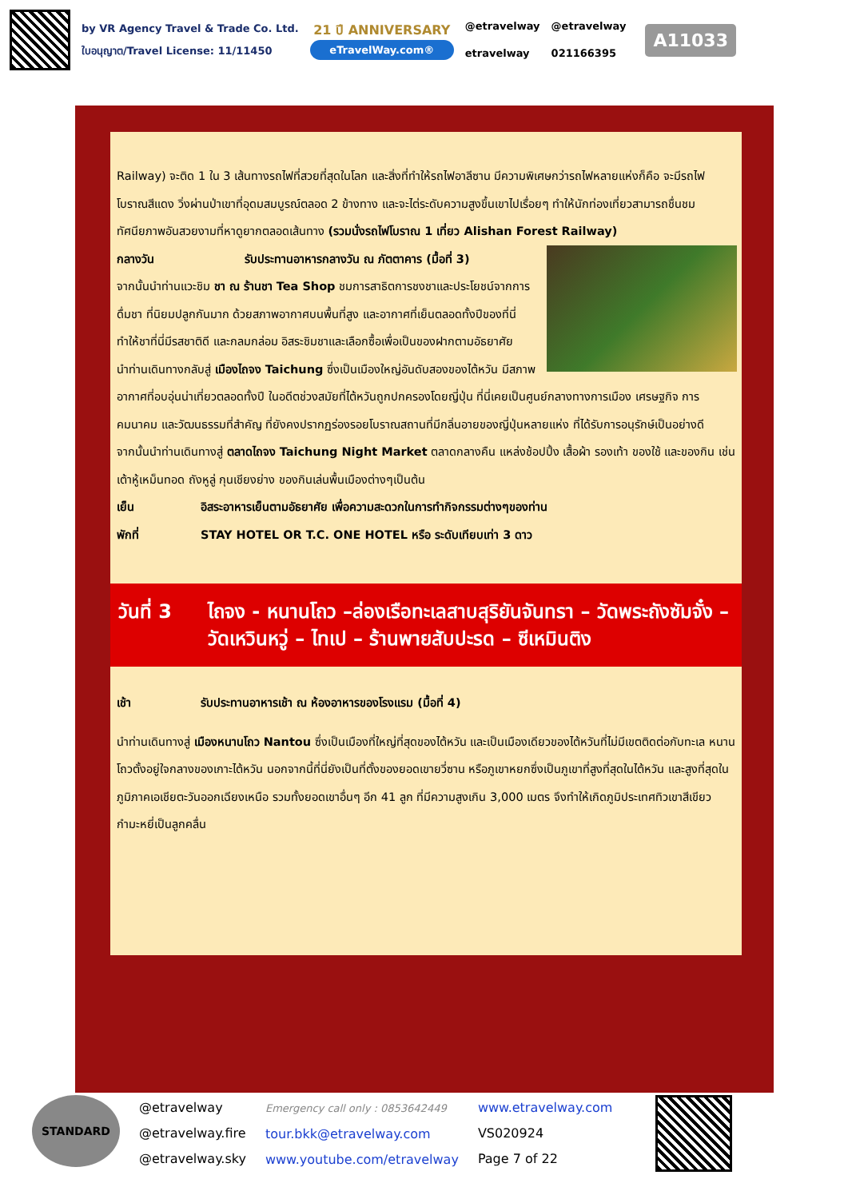by VR Agency Travel & Trade Co. Ltd.
ใบอนุญาต/Travel License: 11/11450
21 ปี ANNIVERSARY
eTravelWay.com®
@etravelway
etravelway
@etravelway
021166395
A11033
Railway) จะติด 1 ใน 3 เส้นทางรถไฟที่สวยที่สุดในโลก และสิ่งที่ทำให้รถไฟอาลีซาน มีความพิเศษกว่ารถไฟหลายแห่งก็คือ จะมีรถไฟโบราณสีแดง วิ่งผ่านป่าเขาที่อุดมสมบูรณ์ตลอด 2 ข้างทาง และจะไต่ระดับความสูงขึ้นเขาไปเรื่อยๆ ทำให้นักท่องเที่ยวสามารถชื่นชมทัศนียภาพอันสวยงามที่หาดูยากตลอดเส้นทาง (รวมนั่งรถไฟโบราณ 1 เที่ยว Alishan Forest Railway)
กลางวัน รับประทานอาหารกลางวัน ณ ภัตตาคาร (มื้อที่ 3)
จากนั้นนำท่านแวะชิม ชา ณ ร้านชา Tea Shop ชมการสาธิตการชงชาและประโยชน์จากการดื่มชา ที่นิยมปลูกกันมาก ด้วยสภาพอากาศบนพื้นที่สูง และอากาศที่เย็นตลอดทั้งปีของที่นี่ ทำให้ชาที่นี่มีรสชาติดี และกลมกล่อม อิสระชิมชาและเลือกซื้อเพื่อเป็นของฝากตามอัธยาศัย
นำท่านเดินทางกลับสู่ เมืองไถจง Taichung ซึ่งเป็นเมืองใหญ่อันดับสองของไต้หวัน มีสภาพอากาศที่อบอุ่นน่าเที่ยวตลอดทั้งปี ในอดีตช่วงสมัยที่ไต้หวันถูกปกครองโดยญี่ปุ่น ที่นี่เคยเป็นศูนย์กลางทางการเมือง เศรษฐกิจ การคมนาคม และวัฒนธรรมที่สำคัญ ที่ยังคงปรากฏร่องรอยโบราณสถานที่มีกลิ่นอายของญี่ปุ่นหลายแห่ง ที่ได้รับการอนุรักษ์เป็นอย่างดี
จากนั้นนำท่านเดินทางสู่ ตลาดไถจง Taichung Night Market ตลาดกลางคืน แหล่งช้อปปิ้ง เสื้อผ้า รองเท้า ของใช้ และของกิน เช่น เต้าหู้เหม็นทอด ถังหูลู่ กุนเชียงย่าง ของกินเล่นพื้นเมืองต่างๆเป็นต้น
เย็น อิสระอาหารเย็นตามอัธยาศัย เพื่อความสะดวกในการทำกิจกรรมต่างๆของท่าน
พักที่ STAY HOTEL OR T.C. ONE HOTEL หรือ ระดับเทียบเท่า 3 ดาว
วันที่ 3
ไถจง - หนานโถว –ล่องเรือทะเลสาบสุริยันจันทรา – วัดพระถังซัมจั๋ง – วัดเหวินหวู่ – ไทเป – ร้านพายสับปะรด – ซีเหมินติง
เช้า รับประทานอาหารเช้า ณ ห้องอาหารของโรงแรม (มื้อที่ 4)
นำท่านเดินทางสู่ เมืองหนานโถว Nantou ซึ่งเป็นเมืองที่ใหญ่ที่สุดของไต้หวัน และเป็นเมืองเดียวของไต้หวันที่ไม่มีเขตติดต่อกับทะเล หนานโถวตั้งอยู่ใจกลางของเกาะไต้หวัน นอกจากนี้ที่นี่ยังเป็นที่ตั้งของยอดเขายวี่ซาน หรือภูเขาหยกซึ่งเป็นภูเขาที่สูงที่สุดในไต้หวัน และสูงที่สุดในภูมิภาคเอเชียตะวันออกเฉียงเหนือ รวมทั้งยอดเขาอื่นๆ อีก 41 ลูก ที่มีความสูงเกิน 3,000 เมตร จึงทำให้เกิดภูมิประเทศทิวเขาสีเขียวกำมะหยี่เป็นลูกคลื่น
STANDARD
@etravelway
@etravelway.fire
@etravelway.sky
Emergency call only : 0853642449
tour.bkk@etravelway.com
www.youtube.com/etravelway
www.etravelway.com
VS020924
Page 7 of 22